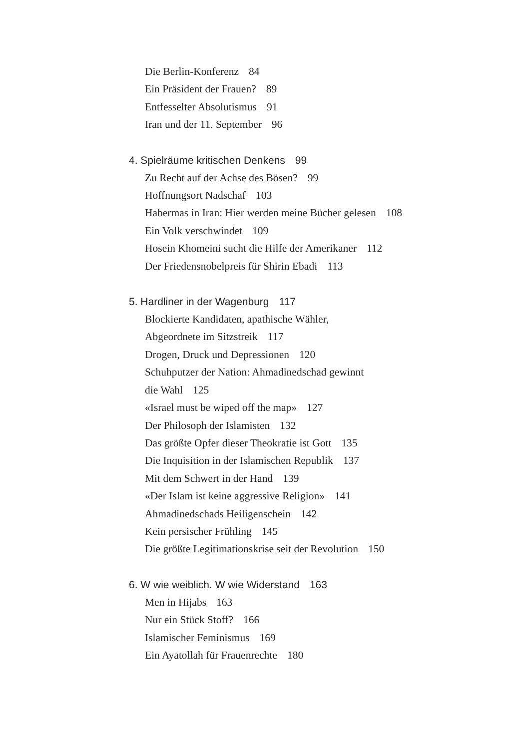Die Berlin-Konferenz 84
Ein Präsident der Frauen? 89
Entfesselter Absolutismus 91
Iran und der 11. September 96
4. Spielräume kritischen Denkens 99
Zu Recht auf der Achse des Bösen? 99
Hoffnungsort Nadschaf 103
Habermas in Iran: Hier werden meine Bücher gelesen 108
Ein Volk verschwindet 109
Hosein Khomeini sucht die Hilfe der Amerikaner 112
Der Friedensnobelpreis für Shirin Ebadi 113
5. Hardliner in der Wagenburg 117
Blockierte Kandidaten, apathische Wähler,
Abgeordnete im Sitzstreik 117
Drogen, Druck und Depressionen 120
Schuhputzer der Nation: Ahmadinedschad gewinnt
die Wahl 125
«Israel must be wiped off the map» 127
Der Philosoph der Islamisten 132
Das größte Opfer dieser Theokratie ist Gott 135
Die Inquisition in der Islamischen Republik 137
Mit dem Schwert in der Hand 139
«Der Islam ist keine aggressive Religion» 141
Ahmadinedschads Heiligenschein 142
Kein persischer Frühling 145
Die größte Legitimationskrise seit der Revolution 150
6. W wie weiblich. W wie Widerstand 163
Men in Hijabs 163
Nur ein Stück Stoff? 166
Islamischer Feminismus 169
Ein Ayatollah für Frauenrechte 180